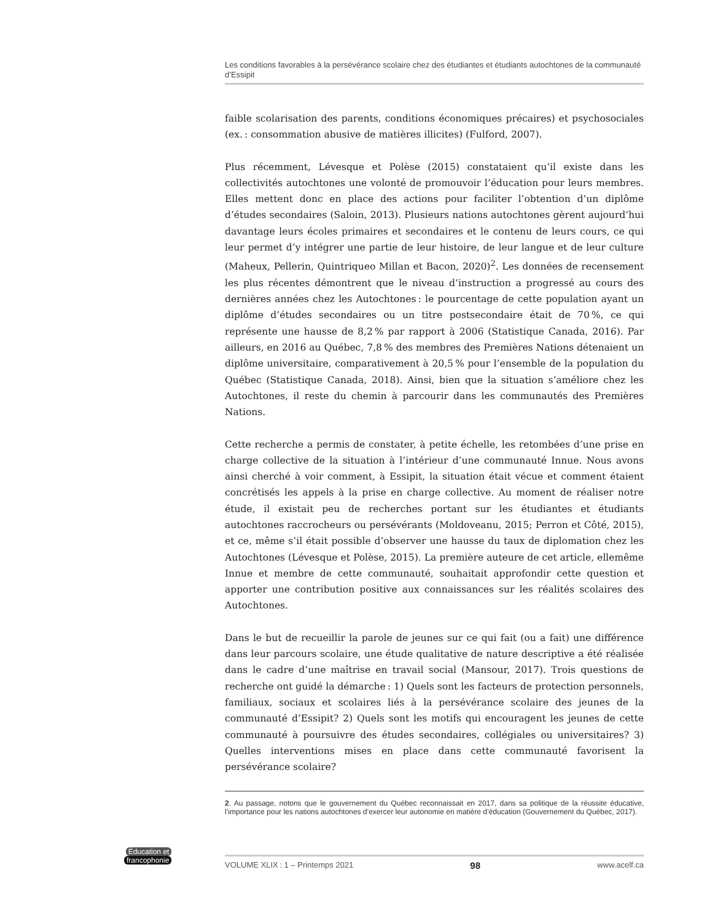Les conditions favorables à la persévérance scolaire chez des étudiantes et étudiants autochtones de la communauté d’Essipit
faible scolarisation des parents, conditions économiques précaires) et psychosociales (ex. : consommation abusive de matières illicites) (Fulford, 2007).
Plus récemment, Lévesque et Polèse (2015) constataient qu’il existe dans les collectivités autochtones une volonté de promouvoir l’éducation pour leurs membres. Elles mettent donc en place des actions pour faciliter l’obtention d’un diplôme d’études secondaires (Saloin, 2013). Plusieurs nations autochtones gèrent aujourd’hui davantage leurs écoles primaires et secondaires et le contenu de leurs cours, ce qui leur permet d’y intégrer une partie de leur histoire, de leur langue et de leur culture (Maheux, Pellerin, Quintriqueo Millan et Bacon, 2020)<sup>2</sup>. Les données de recensement les plus récentes démontrent que le niveau d’instruction a progressé au cours des dernières années chez les Autochtones : le pourcentage de cette population ayant un diplôme d’études secondaires ou un titre postsecondaire était de 70 %, ce qui représente une hausse de 8,2 % par rapport à 2006 (Statistique Canada, 2016). Par ailleurs, en 2016 au Québec, 7,8 % des membres des Premières Nations détenaient un diplôme universitaire, comparativement à 20,5 % pour l’ensemble de la population du Québec (Statistique Canada, 2018). Ainsi, bien que la situation s’améliore chez les Autochtones, il reste du chemin à parcourir dans les communautés des Premières Nations.
Cette recherche a permis de constater, à petite échelle, les retombées d’une prise en charge collective de la situation à l’intérieur d’une communauté Innue. Nous avons ainsi cherché à voir comment, à Essipit, la situation était vécue et comment étaient concrétisés les appels à la prise en charge collective. Au moment de réaliser notre étude, il existait peu de recherches portant sur les étudiantes et étudiants autochtones raccrocheurs ou persévérants (Moldoveanu, 2015; Perron et Côté, 2015), et ce, même s’il était possible d’observer une hausse du taux de diplomation chez les Autochtones (Lévesque et Polèse, 2015). La première auteure de cet article, ellemême Innue et membre de cette communauté, souhaitait approfondir cette question et apporter une contribution positive aux connaissances sur les réalités scolaires des Autochtones.
Dans le but de recueillir la parole de jeunes sur ce qui fait (ou a fait) une différence dans leur parcours scolaire, une étude qualitative de nature descriptive a été réalisée dans le cadre d’une maîtrise en travail social (Mansour, 2017). Trois questions de recherche ont guidé la démarche : 1) Quels sont les facteurs de protection personnels, familiaux, sociaux et scolaires liés à la persévérance scolaire des jeunes de la communauté d’Essipit? 2) Quels sont les motifs qui encouragent les jeunes de cette communauté à poursuivre des études secondaires, collégiales ou universitaires? 3) Quelles interventions mises en place dans cette communauté favorisent la persévérance scolaire?
2. Au passage, notons que le gouvernement du Québec reconnaissait en 2017, dans sa politique de la réussite éducative, l’importance pour les nations autochtones d’exercer leur autonomie en matière d’éducation (Gouvernement du Québec, 2017).
Éducation et
francophonie
VOLUME XLIX : 1 – Printemps 2021 98 www.acelf.ca